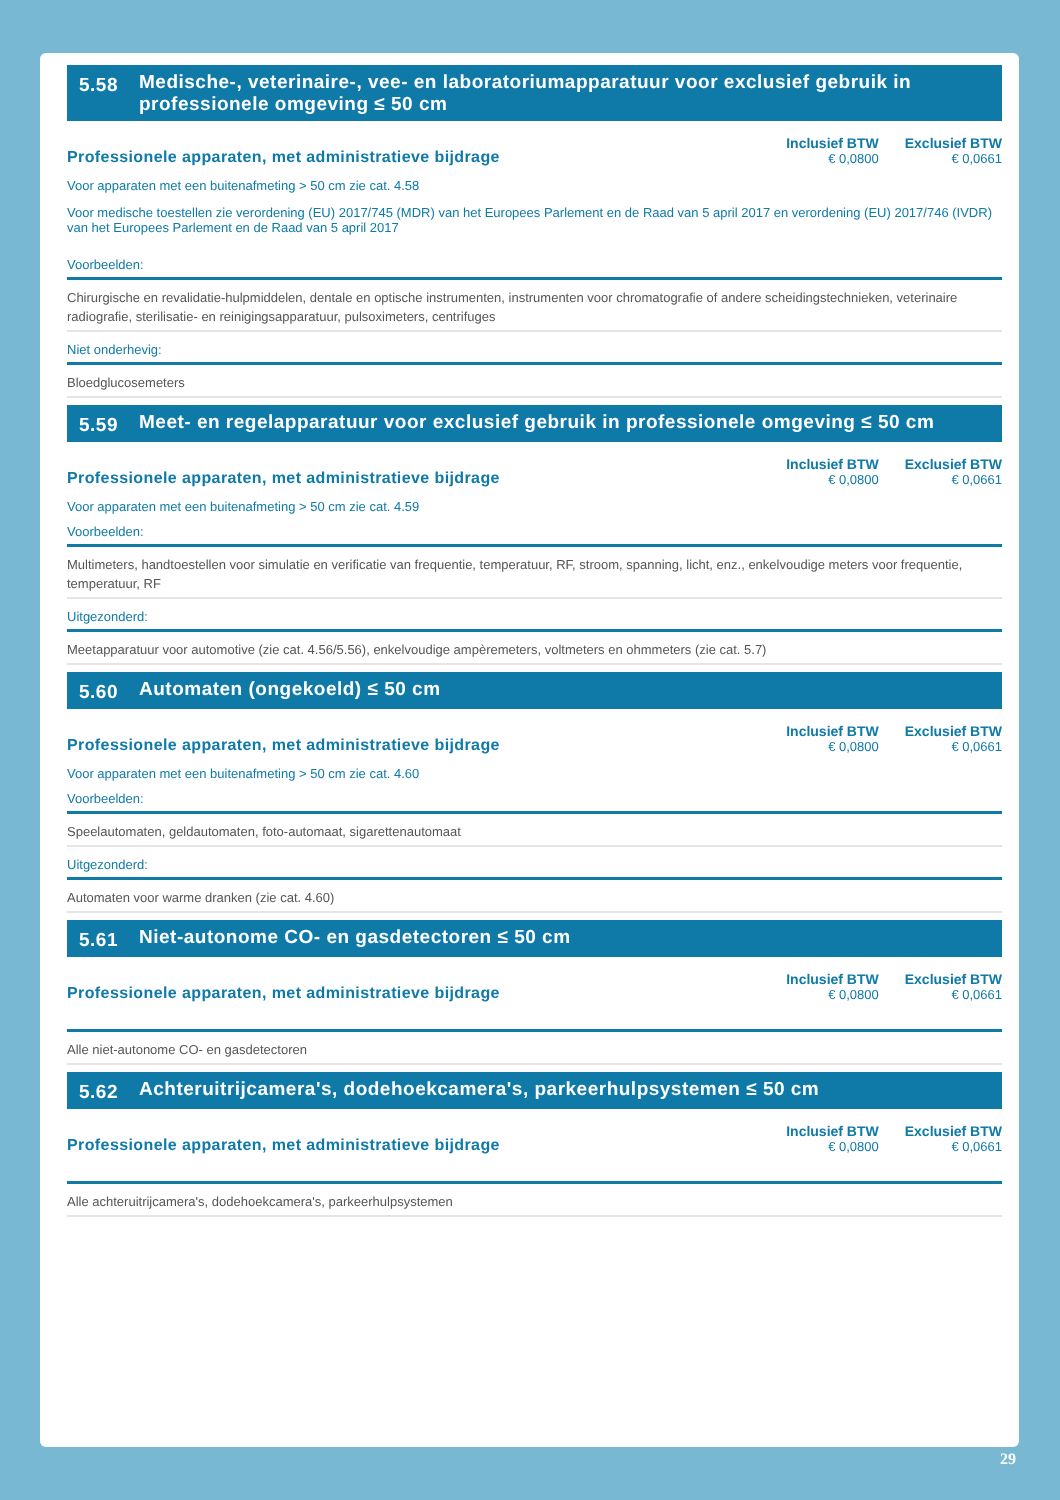5.58 Medische-, veterinaire-, vee- en laboratoriumapparatuur voor exclusief gebruik in professionele omgeving ≤ 50 cm
Professionele apparaten, met administratieve bijdrage
Inclusief BTW
€ 0,0800
Exclusief BTW
€ 0,0661
Voor apparaten met een buitenafmeting > 50 cm zie cat. 4.58
Voor medische toestellen zie verordening (EU) 2017/745 (MDR) van het Europees Parlement en de Raad van 5 april 2017 en verordening (EU) 2017/746 (IVDR) van het Europees Parlement en de Raad van 5 april 2017
Voorbeelden:
Chirurgische en revalidatie-hulpmiddelen, dentale en optische instrumenten, instrumenten voor chromatografie of andere scheidingstechnieken, veterinaire radiografie, sterilisatie- en reinigingsapparatuur, pulsoximeters, centrifuges
Niet onderhevig:
Bloedglucosemeters
5.59 Meet- en regelapparatuur voor exclusief gebruik in professionele omgeving ≤ 50 cm
Professionele apparaten, met administratieve bijdrage
Inclusief BTW
€ 0,0800
Exclusief BTW
€ 0,0661
Voor apparaten met een buitenafmeting > 50 cm zie cat. 4.59
Voorbeelden:
Multimeters, handtoestellen voor simulatie en verificatie van frequentie, temperatuur, RF, stroom, spanning, licht, enz., enkelvoudige meters voor frequentie, temperatuur, RF
Uitgezonderd:
Meetapparatuur voor automotive (zie cat. 4.56/5.56), enkelvoudige ampèremeters, voltmeters en ohmmeters (zie cat. 5.7)
5.60 Automaten (ongekoeld) ≤ 50 cm
Professionele apparaten, met administratieve bijdrage
Inclusief BTW
€ 0,0800
Exclusief BTW
€ 0,0661
Voor apparaten met een buitenafmeting > 50 cm zie cat. 4.60
Voorbeelden:
Speelautomaten, geldautomaten, foto-automaat, sigarettenautomaat
Uitgezonderd:
Automaten voor warme dranken (zie cat. 4.60)
5.61 Niet-autonome CO- en gasdetectoren ≤ 50 cm
Professionele apparaten, met administratieve bijdrage
Inclusief BTW
€ 0,0800
Exclusief BTW
€ 0,0661
Alle niet-autonome CO- en gasdetectoren
5.62 Achteruitrijcamera's, dodehoekcamera's, parkeerhulpsystemen ≤ 50 cm
Professionele apparaten, met administratieve bijdrage
Inclusief BTW
€ 0,0800
Exclusief BTW
€ 0,0661
Alle achteruitrijcamera's, dodehoekcamera's, parkeerhulpsystemen
29